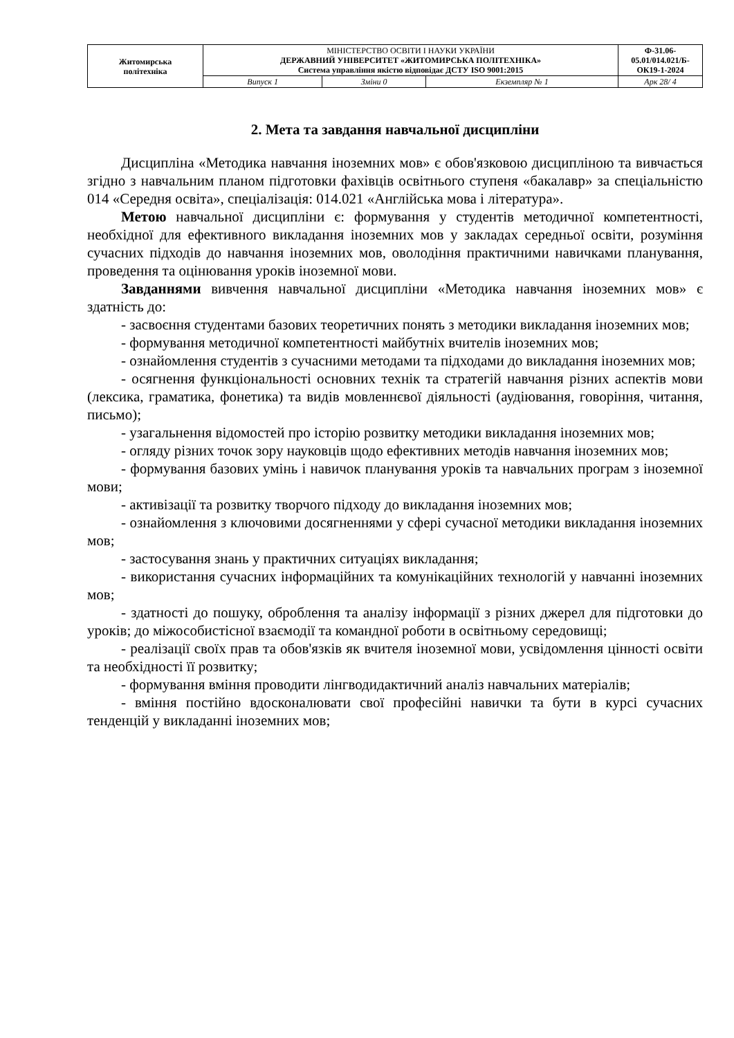| Житомирська політехніка | МІНІСТЕРСТВО ОСВІТИ І НАУКИ УКРАЇНИ ДЕРЖАВНИЙ УНІВЕРСИТЕТ «ЖИТОМИРСЬКА ПОЛІТЕХНІКА» Система управління якістю відповідає ДСТУ ISO 9001:2015 | | | Ф-31.06- 05.01/014.021/Б- ОК19-1-2024 |
| | Випуск 1 | Зміни 0 | Екземпляр № 1 | Арк 28/ 4 |
2. Мета та завдання навчальної дисципліни
Дисципліна «Методика навчання іноземних мов» є обов'язковою дисципліною та вивчається згідно з навчальним планом підготовки фахівців освітнього ступеня «бакалавр» за спеціальністю 014 «Середня освіта», спеціалізація: 014.021 «Англійська мова і література».
Метою навчальної дисципліни є: формування у студентів методичної компетентності, необхідної для ефективного викладання іноземних мов у закладах середньої освіти, розуміння сучасних підходів до навчання іноземних мов, оволодіння практичними навичками планування, проведення та оцінювання уроків іноземної мови.
Завданнями вивчення навчальної дисципліни «Методика навчання іноземних мов» є здатність до:
- засвоєння студентами базових теоретичних понять з методики викладання іноземних мов;
- формування методичної компетентності майбутніх вчителів іноземних мов;
- ознайомлення студентів з сучасними методами та підходами до викладання іноземних мов;
- осягнення функціональності основних технік та стратегій навчання різних аспектів мови (лексика, граматика, фонетика) та видів мовленнєвої діяльності (аудіювання, говоріння, читання, письмо);
- узагальнення відомостей про історію розвитку методики викладання іноземних мов;
- огляду різних точок зору науковців щодо ефективних методів навчання іноземних мов;
- формування базових умінь і навичок планування уроків та навчальних програм з іноземної мови;
- активізації та розвитку творчого підходу до викладання іноземних мов;
- ознайомлення з ключовими досягненнями у сфері сучасної методики викладання іноземних мов;
- застосування знань у практичних ситуаціях викладання;
- використання сучасних інформаційних та комунікаційних технологій у навчанні іноземних мов;
- здатності до пошуку, оброблення та аналізу інформації з різних джерел для підготовки до уроків; до міжособистісної взаємодії та командної роботи в освітньому середовищі;
- реалізації своїх прав та обов'язків як вчителя іноземної мови, усвідомлення цінності освіти та необхідності її розвитку;
- формування вміння проводити лінгводидактичний аналіз навчальних матеріалів;
- вміння постійно вдосконалювати свої професійні навички та бути в курсі сучасних тенденцій у викладанні іноземних мов;